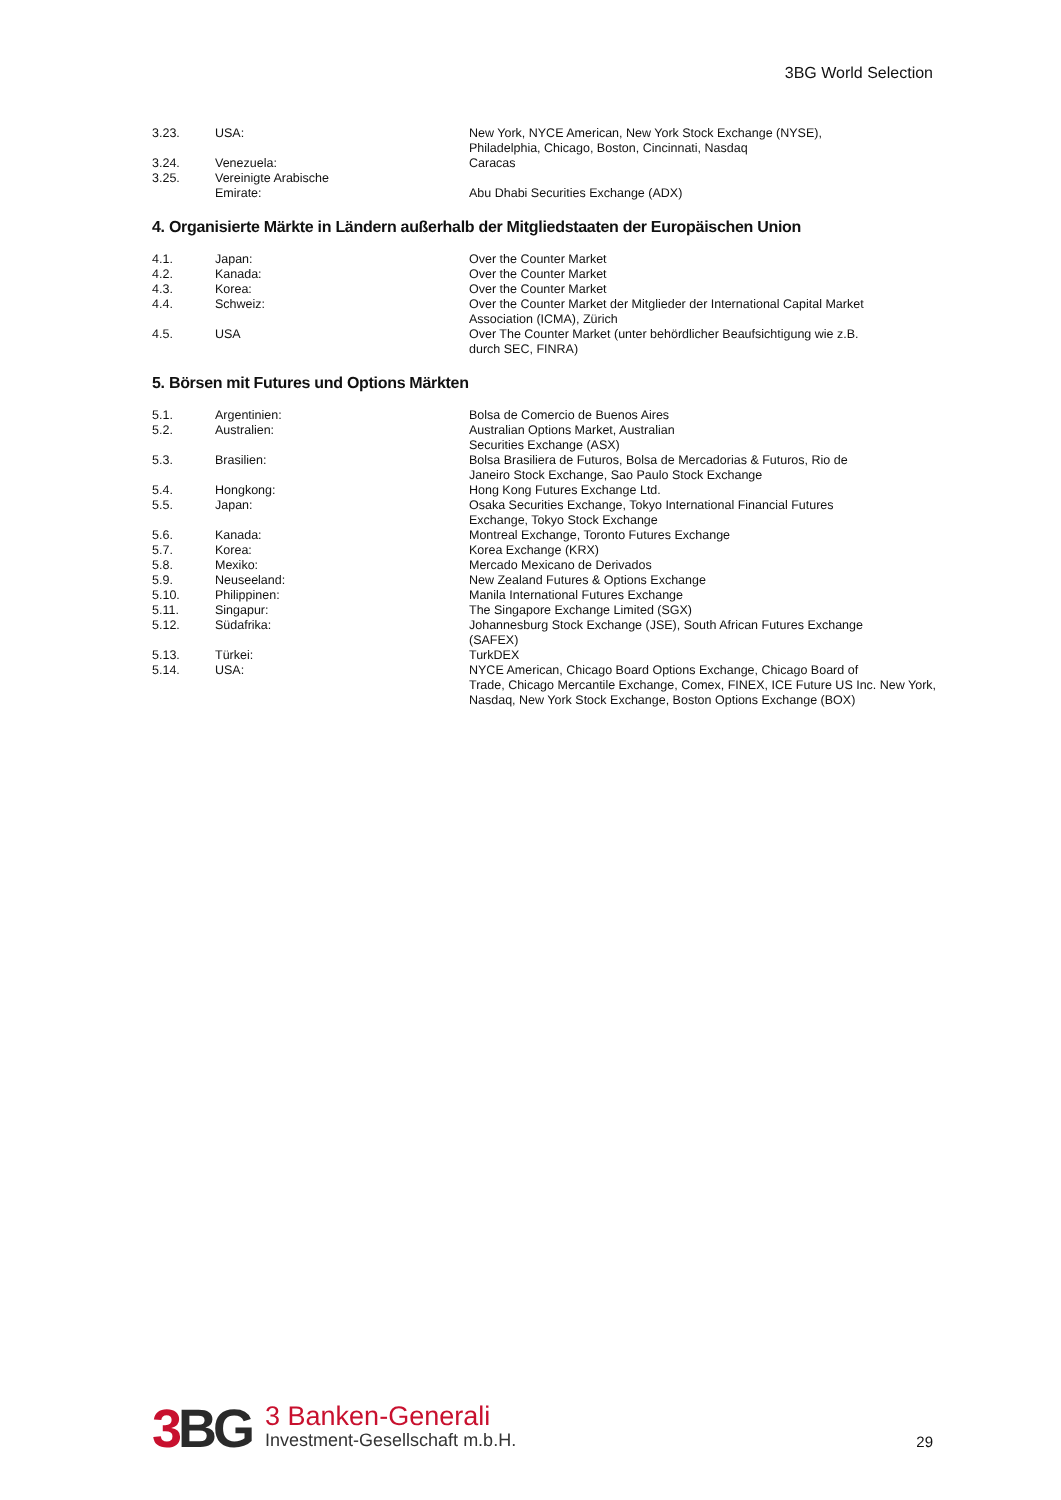3BG World Selection
| 3.23. | USA: | New York, NYCE American, New York Stock Exchange (NYSE), Philadelphia, Chicago, Boston, Cincinnati, Nasdaq |
| 3.24. | Venezuela: | Caracas |
| 3.25. | Vereinigte Arabische Emirate: | Abu Dhabi Securities Exchange (ADX) |
4. Organisierte Märkte in Ländern außerhalb der Mitgliedstaaten der Europäischen Union
| 4.1. | Japan: | Over the Counter Market |
| 4.2. | Kanada: | Over the Counter Market |
| 4.3. | Korea: | Over the Counter Market |
| 4.4. | Schweiz: | Over the Counter Market der Mitglieder der International Capital Market Association (ICMA), Zürich |
| 4.5. | USA | Over The Counter Market (unter behördlicher Beaufsichtigung wie z.B. durch SEC, FINRA) |
5. Börsen mit Futures und Options Märkten
| 5.1. | Argentinien: | Bolsa de Comercio de Buenos Aires |
| 5.2. | Australien: | Australian Options Market, Australian Securities Exchange (ASX) |
| 5.3. | Brasilien: | Bolsa Brasiliera de Futuros, Bolsa de Mercadorias & Futuros, Rio de Janeiro Stock Exchange, Sao Paulo Stock Exchange |
| 5.4. | Hongkong: | Hong Kong Futures Exchange Ltd. |
| 5.5. | Japan: | Osaka Securities Exchange, Tokyo International Financial Futures Exchange, Tokyo Stock Exchange |
| 5.6. | Kanada: | Montreal Exchange, Toronto Futures Exchange |
| 5.7. | Korea: | Korea Exchange (KRX) |
| 5.8. | Mexiko: | Mercado Mexicano de Derivados |
| 5.9. | Neuseeland: | New Zealand Futures & Options Exchange |
| 5.10. | Philippinen: | Manila International Futures Exchange |
| 5.11. | Singapur: | The Singapore Exchange Limited (SGX) |
| 5.12. | Südafrika: | Johannesburg Stock Exchange (JSE), South African Futures Exchange (SAFEX) |
| 5.13. | Türkei: | TurkDEX |
| 5.14. | USA: | NYCE American, Chicago Board Options Exchange, Chicago Board of Trade, Chicago Mercantile Exchange, Comex, FINEX, ICE Future US Inc. New York, Nasdaq, New York Stock Exchange, Boston Options Exchange (BOX) |
3 BG
3 Banken-Generali
Investment-Gesellschaft m.b.H.
29